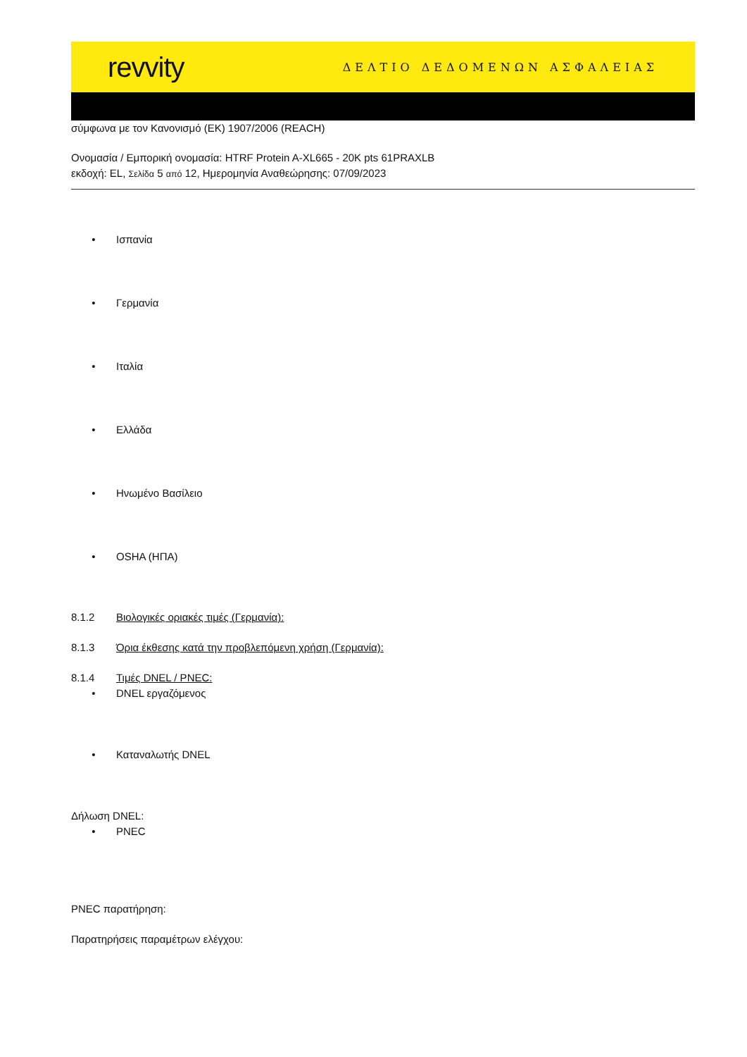revvity ΔΕΛΤΙΟ ΔΕΔΟΜΕΝΩΝ ΑΣΦΑΛΕΙΑΣ
σύμφωνα με τον Κανονισμό (ΕΚ) 1907/2006 (REACH)
Ονομασία / Εμπορική ονομασία: HTRF Protein A-XL665 - 20K pts 61PRAXLB
εκδοχή: EL, Σελίδα 5 από 12, Ημερομηνία Αναθεώρησης: 07/09/2023
• Ισπανία
• Γερμανία
• Ιταλία
• Ελλάδα
• Ηνωμένο Βασίλειο
• OSHA (ΗΠΑ)
8.1.2 Βιολογικές οριακές τιμές (Γερμανία):
8.1.3 Όρια έκθεσης κατά την προβλεπόμενη χρήση (Γερμανία):
8.1.4 Τιμές DNEL / PNEC:
• DNEL εργαζόμενος
• Καταναλωτής DNEL
Δήλωση DNEL:
• PNEC
PNEC παρατήρηση:
Παρατηρήσεις παραμέτρων ελέγχου: